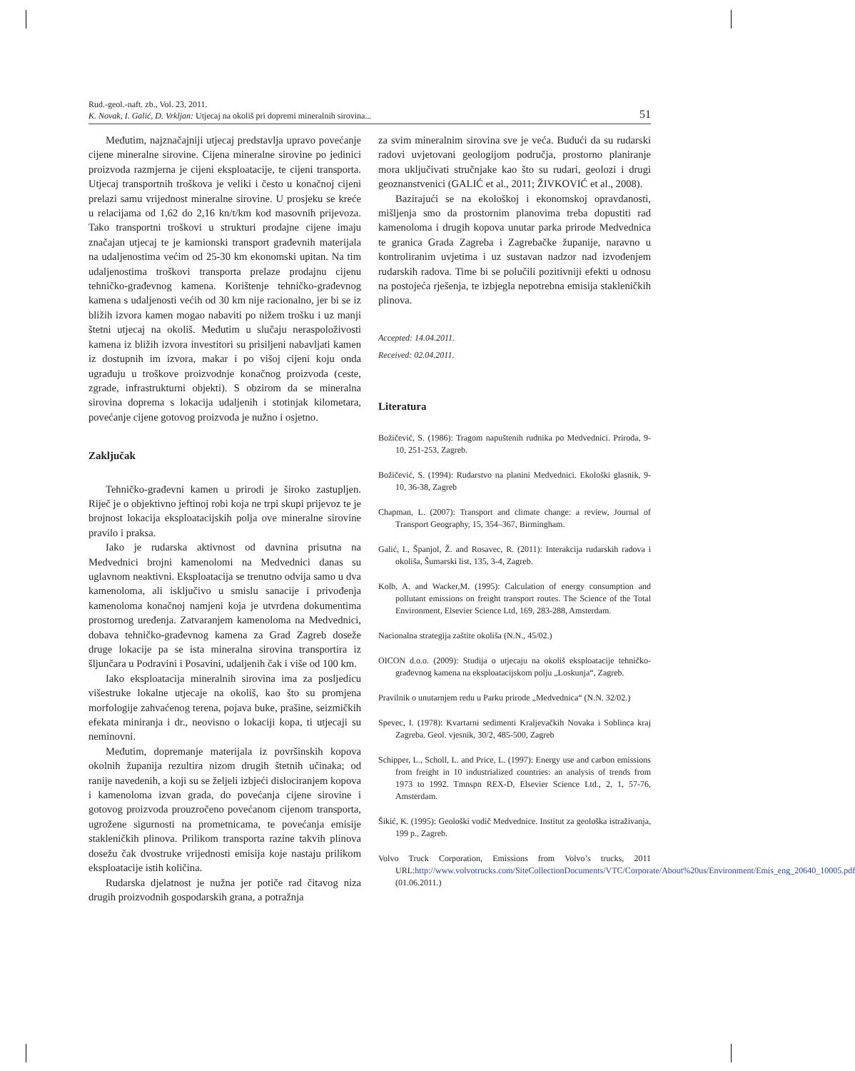Rud.-geol.-naft. zb., Vol. 23, 2011.
K. Novak, I. Galić, D. Vrkljan: Utjecaj na okoliš pri dopremi mineralnih sirovina...
51
Međutim, najznačajniji utjecaj predstavlja upravo povećanje cijene mineralne sirovine. Cijena mineralne sirovine po jedinici proizvoda razmjerna je cijeni eksploatacije, te cijeni transporta. Utjecaj transportnih troškova je veliki i često u konačnoj cijeni prelazi samu vrijednost mineralne sirovine. U prosjeku se kreće u relacijama od 1,62 do 2,16 kn/t/km kod masovnih prijevoza. Tako transportni troškovi u strukturi prodajne cijene imaju značajan utjecaj te je kamionski transport građevnih materijala na udaljenostima većim od 25-30 km ekonomski upitan. Na tim udaljenostima troškovi transporta prelaze prodajnu cijenu tehničko-građevnog kamena. Korištenje tehničko-građevnog kamena s udaljenosti većih od 30 km nije racionalno, jer bi se iz bližih izvora kamen mogao nabaviti po nižem trošku i uz manji štetni utjecaj na okoliš. Međutim u slučaju neraspoloživosti kamena iz bližih izvora investitori su prisiljeni nabavljati kamen iz dostupnih im izvora, makar i po višoj cijeni koju onda ugrađuju u troškove proizvodnje konačnog proizvoda (ceste, zgrade, infrastrukturni objekti). S obzirom da se mineralna sirovina doprema s lokacija udaljenih i stotinjak kilometara, povećanje cijene gotovog proizvoda je nužno i osjetno.
Zaključak
Tehničko-građevni kamen u prirodi je široko zastupljen. Riječ je o objektivno jeftinoj robi koja ne trpi skupi prijevoz te je brojnost lokacija eksploatacijskih polja ove mineralne sirovine pravilo i praksa.
Iako je rudarska aktivnost od davnina prisutna na Medvednici brojni kamenolomi na Medvednici danas su uglavnom neaktivni. Eksploatacija se trenutno odvija samo u dva kamenoloma, ali isključivo u smislu sanacije i privođenja kamenoloma konačnoj namjeni koja je utvrđena dokumentima prostornog uređenja. Zatvaranjem kamenoloma na Medvednici, dobava tehničko-građevnog kamena za Grad Zagreb doseže druge lokacije pa se ista mineralna sirovina transportira iz šljunčara u Podravini i Posavini, udaljenih čak i više od 100 km.
Iako eksploatacija mineralnih sirovina ima za posljedicu višestruke lokalne utjecaje na okoliš, kao što su promjena morfologije zahvaćenog terena, pojava buke, prašine, seizmičkih efekata miniranja i dr., neovisno o lokaciji kopa, ti utjecaji su neminovni.
Međutim, dopremanje materijala iz površinskih kopova okolnih županija rezultira nizom drugih štetnih učinaka; od ranije navedenih, a koji su se željeli izbjeći dislociranjem kopova i kamenoloma izvan grada, do povećanja cijene sirovine i gotovog proizvoda prouzročeno povećanom cijenom transporta, ugrožene sigurnosti na prometnicama, te povećanja emisije stakleničkih plinova. Prilikom transporta razine takvih plinova dosežu čak dvostruke vrijednosti emisija koje nastaju prilikom eksploatacije istih količina.
Rudarska djelatnost je nužna jer potiče rad čitavog niza drugih proizvodnih gospodarskih grana, a potražnja
za svim mineralnim sirovina sve je veća. Budući da su rudarski radovi uvjetovani geologijom područja, prostorno planiranje mora uključivati stručnjake kao što su rudari, geolozi i drugi geoznanstvenici (GALIĆ et al., 2011; ŽIVKOVIĆ et al., 2008).
Bazirajući se na ekološkoj i ekonomskoj opravdanosti, mišljenja smo da prostornim planovima treba dopustiti rad kamenoloma i drugih kopova unutar parka prirode Medvednica te granica Grada Zagreba i Zagrebačke županije, naravno u kontroliranim uvjetima i uz sustavan nadzor nad izvođenjem rudarskih radova. Time bi se polučili pozitivniji efekti u odnosu na postojeća rješenja, te izbjegla nepotrebna emisija stakleničkih plinova.
Accepted: 14.04.2011.
Received: 02.04.2011.
Literatura
Božičević, S. (1986): Tragom napuštenih rudnika po Medvednici. Priroda, 9-10, 251-253, Zagreb.
Božičević, S. (1994): Rudarstvo na planini Medvednici. Ekološki glasnik, 9-10, 36-38, Zagreb
Chapman, L. (2007): Transport and climate change: a review, Journal of Transport Geography, 15, 354–367, Birmingham.
Galić, I., Španjol, Ž. and Rosavec, R. (2011): Interakcija rudarskih radova i okoliša, Šumarski list, 135, 3-4, Zagreb.
Kolb, A. and Wacker,M. (1995): Calculation of energy consumption and pollutant emissions on freight transport routes. The Science of the Total Environment, Elsevier Science Ltd, 169, 283-288, Amsterdam.
Nacionalna strategija zaštite okoliša (N.N., 45/02.)
OICON d.o.o. (2009): Studija o utjecaju na okoliš eksploatacije tehničko-građevnog kamena na eksploatacijskom polju „Loskunja“, Zagreb.
Pravilnik o unutarnjem redu u Parku prirode „Medvednica“ (N.N. 32/02.)
Spevec, I. (1978): Kvartarni sedimenti Kraljevačkih Novaka i Soblinca kraj Zagreba. Geol. vjesnik, 30/2, 485-500, Zagreb
Schipper, L., Scholl, L. and Price, L. (1997): Energy use and carbon emissions from freight in 10 industrialized countries: an analysis of trends from 1973 to 1992. Tmnspn REX-D, Elsevier Science Ltd., 2, 1, 57-76, Amsterdam.
Šikić, K. (1995): Geološki vodič Medvednice. Institut za geološka istraživanja, 199 p., Zagreb.
Volvo Truck Corporation, Emissions from Volvo’s trucks, 2011 URL:http://www.volvotrucks.com/SiteCollectionDocuments/VTC/Corporate/About%20us/Environment/Emis_eng_20640_10005.pdf (01.06.2011.)